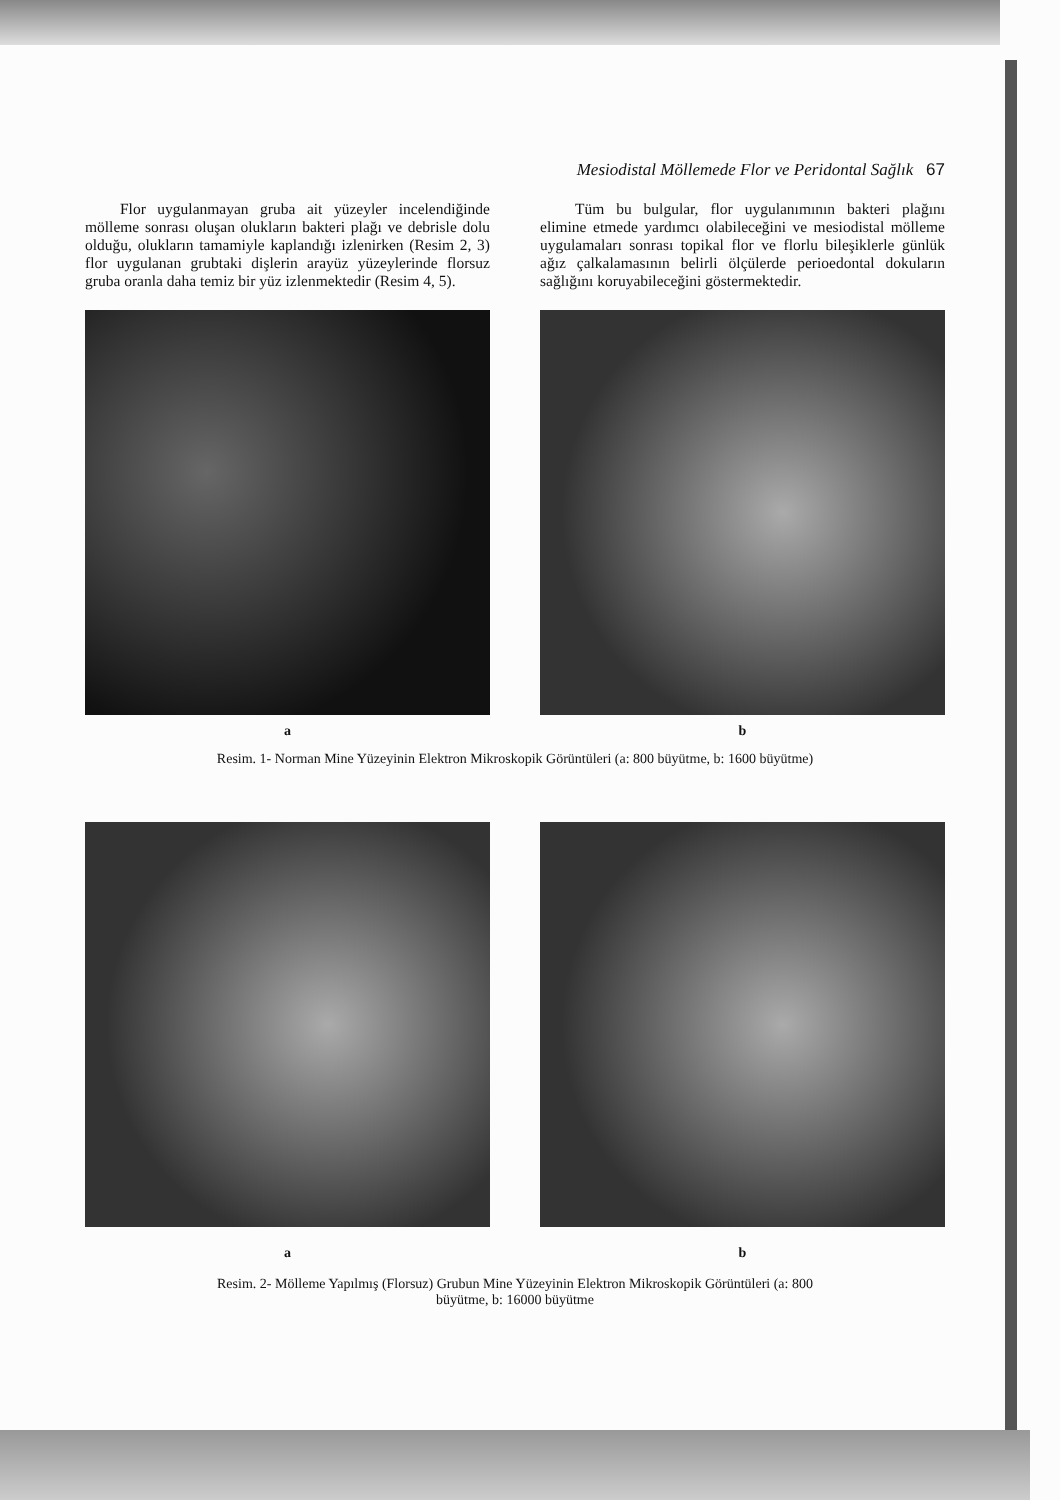Mesiodistal Möllemede Flor ve Peridontal Sağlık 67
Flor uygulanmayan gruba ait yüzeyler incelendiğinde mölleme sonrası oluşan olukların bakteri plağı ve debrisle dolu olduğu, olukların tamamiyle kaplandığı izlenirken (Resim 2, 3) flor uygulanan grubtaki dişlerin arayüz yüzeylerinde florsuz gruba oranla daha temiz bir yüz izlenmektedir (Resim 4, 5).
Tüm bu bulgular, flor uygulanımının bakteri plağını elimine etmede yardımcı olabileceğini ve mesiodistal mölleme uygulamaları sonrası topikal flor ve florlu bileşiklerle günlük ağız çalkalamasının belirli ölçülerde perioedontal dokuların sağlığını koruyabileceğini göstermektedir.
a b
Resim. 1- Norman Mine Yüzeyinin Elektron Mikroskopik Görüntüleri (a: 800 büyütme, b: 1600 büyütme)
a b
Resim. 2- Mölleme Yapılmış (Florsuz) Grubun Mine Yüzeyinin Elektron Mikroskopik Görüntüleri (a: 800
büyütme, b: 16000 büyütme